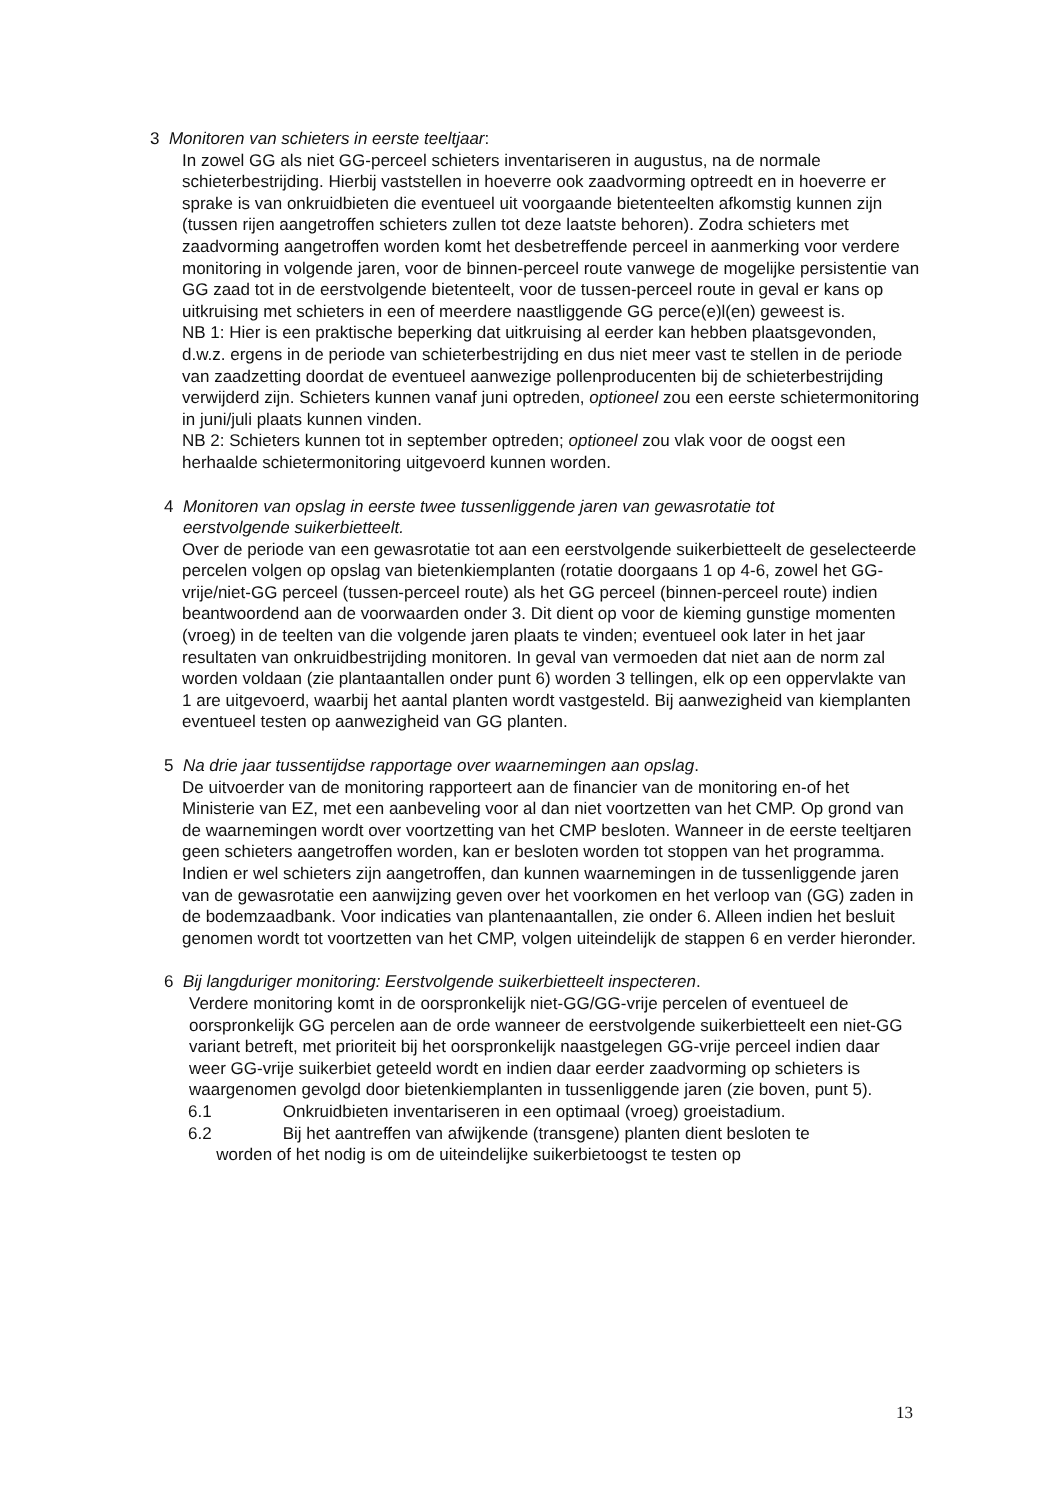3 Monitoren van schieters in eerste teeltjaar:
In zowel GG als niet GG-perceel schieters inventariseren in augustus, na de normale schieterbestrijding. Hierbij vaststellen in hoeverre ook zaadvorming optreedt en in hoeverre er sprake is van onkruidbieten die eventueel uit voorgaande bietenteelten afkomstig kunnen zijn (tussen rijen aangetroffen schieters zullen tot deze laatste behoren). Zodra schieters met zaadvorming aangetroffen worden komt het desbetreffende perceel in aanmerking voor verdere monitoring in volgende jaren, voor de binnen-perceel route vanwege de mogelijke persistentie van GG zaad tot in de eerstvolgende bietenteelt, voor de tussen-perceel route in geval er kans op uitkruising met schieters in een of meerdere naastliggende GG perce(e)l(en) geweest is.
NB 1: Hier is een praktische beperking dat uitkruising al eerder kan hebben plaatsgevonden, d.w.z. ergens in de periode van schieterbestrijding en dus niet meer vast te stellen in de periode van zaadzetting doordat de eventueel aanwezige pollenproducenten bij de schieterbestrijding verwijderd zijn. Schieters kunnen vanaf juni optreden, optioneel zou een eerste schietermonitoring in juni/juli plaats kunnen vinden.
NB 2: Schieters kunnen tot in september optreden; optioneel zou vlak voor de oogst een herhaalde schietermonitoring uitgevoerd kunnen worden.
4 Monitoren van opslag in eerste twee tussenliggende jaren van gewasrotatie tot
eerstvolgende suikerbietteelt.
Over de periode van een gewasrotatie tot aan een eerstvolgende suikerbietteelt de geselecteerde percelen volgen op opslag van bietenkiemplanten (rotatie doorgaans 1 op 4-6, zowel het GG-vrije/niet-GG perceel (tussen-perceel route) als het GG perceel (binnen-perceel route) indien beantwoordend aan de voorwaarden onder 3. Dit dient op voor de kieming gunstige momenten (vroeg) in de teelten van die volgende jaren plaats te vinden; eventueel ook later in het jaar resultaten van onkruidbestrijding monitoren. In geval van vermoeden dat niet aan de norm zal worden voldaan (zie plantaantallen onder punt 6) worden 3 tellingen, elk op een oppervlakte van 1 are uitgevoerd, waarbij het aantal planten wordt vastgesteld. Bij aanwezigheid van kiemplanten eventueel testen op aanwezigheid van GG planten.
5 Na drie jaar tussentijdse rapportage over waarnemingen aan opslag.
De uitvoerder van de monitoring rapporteert aan de financier van de monitoring en-of het Ministerie van EZ, met een aanbeveling voor al dan niet voortzetten van het CMP. Op grond van de waarnemingen wordt over voortzetting van het CMP besloten. Wanneer in de eerste teeltjaren geen schieters aangetroffen worden, kan er besloten worden tot stoppen van het programma. Indien er wel schieters zijn aangetroffen, dan kunnen waarnemingen in de tussenliggende jaren van de gewasrotatie een aanwijzing geven over het voorkomen en het verloop van (GG) zaden in de bodemzaadbank. Voor indicaties van plantenaantallen, zie onder 6. Alleen indien het besluit genomen wordt tot voortzetten van het CMP, volgen uiteindelijk de stappen 6 en verder hieronder.
6 Bij langduriger monitoring: Eerstvolgende suikerbietteelt inspecteren.
Verdere monitoring komt in de oorspronkelijk niet-GG/GG-vrije percelen of eventueel de oorspronkelijk GG percelen aan de orde wanneer de eerstvolgende suikerbietteelt een niet-GG variant betreft, met prioriteit bij het oorspronkelijk naastgelegen GG-vrije perceel indien daar weer GG-vrije suikerbiet geteeld wordt en indien daar eerder zaadvorming op schieters is waargenomen gevolgd door bietenkiemplanten in tussenliggende jaren (zie boven, punt 5).
6.1 Onkruidbieten inventariseren in een optimaal (vroeg) groeistadium.
6.2 Bij het aantreffen van afwijkende (transgene) planten dient besloten te
worden of het nodig is om de uiteindelijke suikerbietoogst te testen op
13